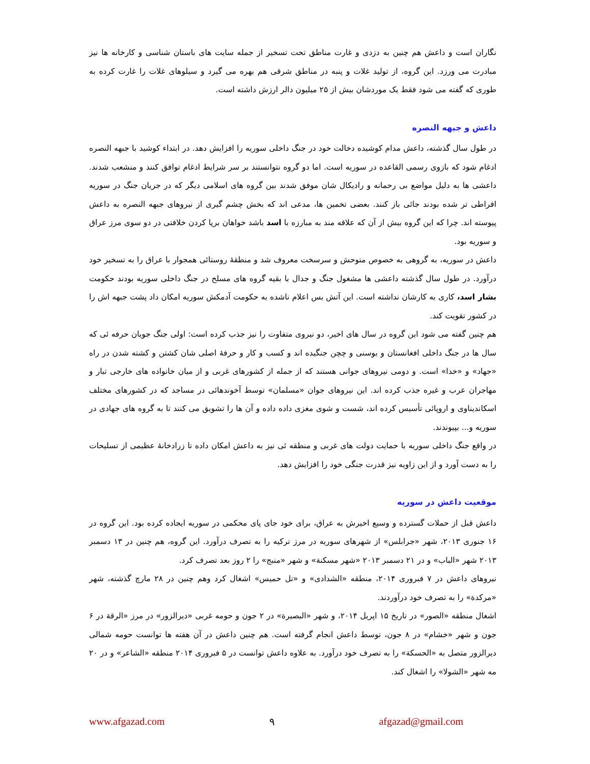نگاران است و داعش هم چنین به دزدی و غارت مناطق تحت تسخیر از جمله سایت های باستان شناسی و کارخانه ها نیز مبادرت می ورزد. این گروه، از تولید غلات و پنبه در مناطق شرقی هم بهره می گیرد و سیلوهای غلات را غارت کرده به طوری که گفته می شود فقط یک موردشان بیش از ۲۵ میلیون دالر ارزش داشته است.
داعش و جبهه النصره
در طول سال گذشته، داعش مدام کوشیده دخالت خود در جنگ داخلی سوریه را افزایش دهد. در ابتداء کوشید با جبهه النصره ادغام شود که بازوی رسمی القاعده در سوریه است. اما دو گروه نتوانستند بر سر شرایط ادغام توافق کنند و منشعب شدند. داعشی ها به دلیل مواضع بی رحمانه و رادیکال شان موفق شدند بین گروه های اسلامی دیگر که در جریان جنگ در سوریه افراطی تر شده بودند جائی باز کنند. بعضی تخمین ها، مدعی اند که بخش چشم گیری از نیروهای جبهه النصره به داعش پیوسته اند. چرا که این گروه بیش از آن که علاقه مند به مبارزه با اسد باشد خواهان برپا کردن خلافتی در دو سوی مرز عراق و سوریه بود.
داعش در سوریه، به گروهی به خصوص متوحش و سرسخت معروف شد و منطقهٔ روستائی همجوار با عراق را به تسخیر خود درآورد. در طول سال گذشته داعشی ها مشغول جنگ و جدال با بقیه گروه های مسلح در جنگ داخلی سوریه بودند حکومت بشار اسد، کاری به کارشان نداشته است. این آتش بس اعلام ناشده به حکومت آدمکش سوریه امکان داد پشت جبهه اش را در کشور تقویت کند.
هم چنین گفته می شود این گروه در سال های اخیر، دو نیروی متفاوت را نیز جذب کرده است: اولی جنگ جویان حرفه ئی که سال ها در جنگ داخلی افغانستان و بوسنی و چچن جنگیده اند و کسب و کار و حرفهٔ اصلی شان کشتن و کشته شدن در راه «جهاد» و «خدا» است. و دومی نیروهای جوانی هستند که از جمله از کشورهای غربی و از میان خانواده های خارجی تبار و مهاجران عرب و غیره جذب کرده اند. این نیروهای جوان «مسلمان» توسط آخوندهائی در مساجد که در کشورهای مختلف اسکاندیناوی و اروپائی تأسیس کرده اند، شست و شوی مغزی داده داده و آن ها را تشویق می کنند تا به گروه های جهادی در سوریه و... بپیوندند.
در واقع جنگ داخلی سوریه با حمایت دولت های غربی و منطقه ئی نیز به داعش امکان داده تا زرادخانهٔ عظیمی از تسلیحات را به دست آورد و از این زاویه نیز قدرت جنگی خود را افزایش دهد.
موقعیت داعش در سوریه
داعش قبل از حملات گسترده و وسیع اخیرش به عراق، برای خود جای پای محکمی در سوریه ایجاده کرده بود. این گروه در ۱۶ جنوری ۲۰۱۳، شهر «جرابلس» از شهرهای سوریه در مرز ترکیه را به تصرف درآورد. این گروه، هم چنین در ۱۳ دسمبر ۲۰۱۳ شهر «الباب» و در ۲۱ دسمبر ۲۰۱۳ «شهر مسکنة» و شهر «منبج» را ۲ روز بعد تصرف کرد.
نیروهای داعش در ۷ فبروری ۲۰۱۴، منطقه «الشدادی» و «تل حمیس» اشغال کرد وهم چنین در ۲۸ مارچ گذشته، شهر «مرکدة» را به تصرف خود درآوردند.
اشغال منطقه «الصور» در تاریخ ۱۵ اپریل ۲۰۱۴، و شهر «البصیرة» در ۲ جون و حومه غربی «دیرالزور» در مرز «الرقة در ۶ جون و شهر «خشام» در ۸ جون، توسط داعش انجام گرفته است. هم چنین داعش در آن هفته ها توانست حومه شمالی دیرالزور متصل به «الحسکة» را به تصرف خود درآورد. به علاوه داعش توانست در ۵ فبروری ۲۰۱۴ منطقه «الشاعر» و در ۲۰ مه شهر «الشولا» را اشغال کند.
www.afgazad.com ۹ afgazad@gmail.com